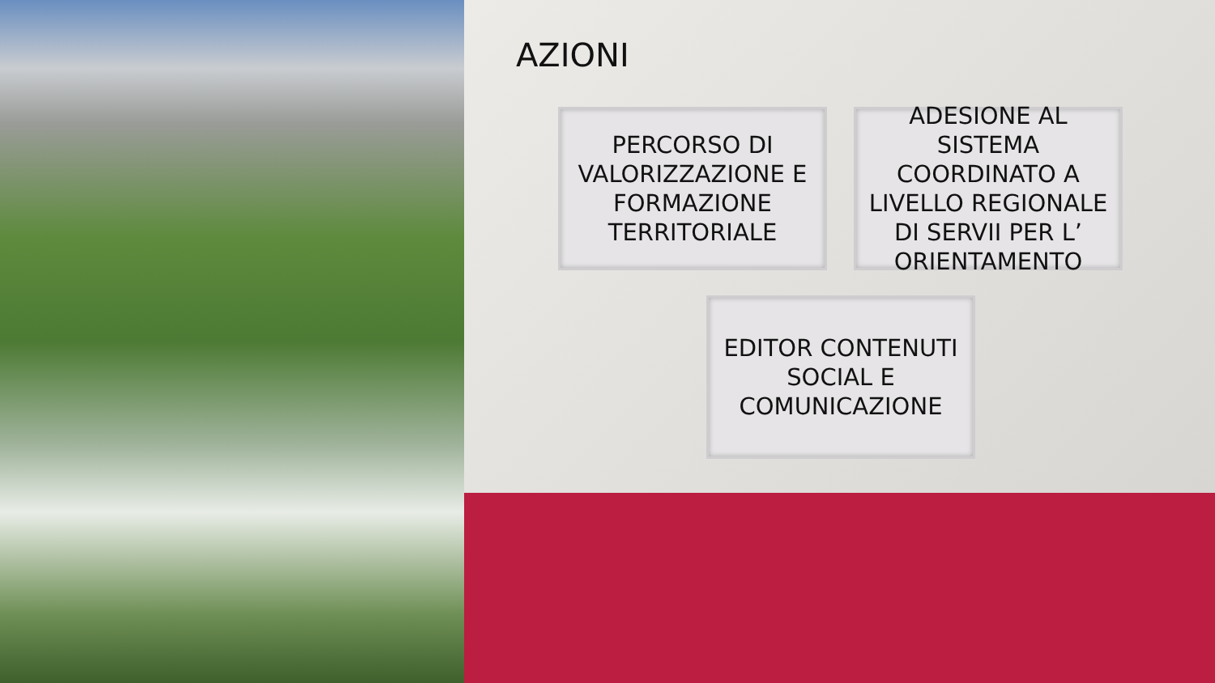AZIONI
PERCORSO DI VALORIZZAZIONE E FORMAZIONE TERRITORIALE
ADESIONE AL SISTEMA COORDINATO A LIVELLO REGIONALE DI SERVII PER L’ ORIENTAMENTO
EDITOR CONTENUTI SOCIAL E COMUNICAZIONE